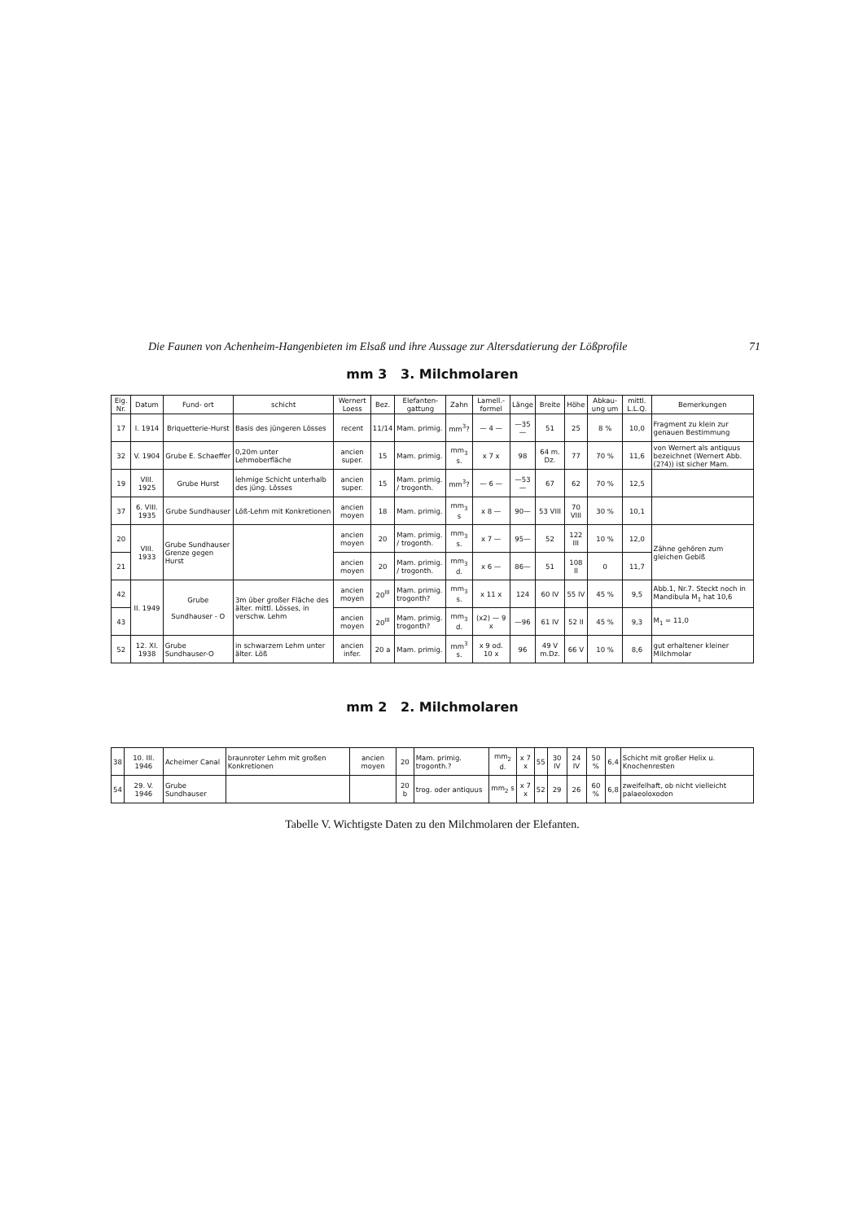Die Faunen von Achenheim-Hangenbieten im Elsaß und ihre Aussage zur Altersdatierung der Lößprofile 71
mm 3 3. Milchmolaren
| Eig. Nr. | Datum | Fund- ort | schicht | Wernert Loess | Bez. | Elefanten- gattung | Zahn | Lamell.- formel | Länge | Breite | Höhe | Abkau- ung um | mittl. L.L.Q. | Bemerkungen |
| --- | --- | --- | --- | --- | --- | --- | --- | --- | --- | --- | --- | --- | --- | --- |
| 17 | I. 1914 | Briquetterie-Hurst | Basis des jüngeren Lösses | recent | 11/14 | Mam. primig. | mm<sup>3</sup>? | — 4 — | —35— | 51 | 25 | 8 % | 10,0 | Fragment zu klein zur genauen Bestimmung |
| 32 | V. 1904 | Grube E. Schaeffer | 0,20m unter Lehmoberfläche | ancien super. | 15 | Mam. primig. | mm<sub>3</sub> s. | x 7 x | 98 | 64 m. Dz. | 77 | 70 % | 11,6 | von Wernert als antiquus bezeichnet (Wernert Abb.(2?4)) ist sicher Mam. |
| 19 | VIII. 1925 | Grube Hurst | lehmige Schicht unterhalb des jüng. Lösses | ancien super. | 15 | Mam. primig. / trogonth. | mm<sup>3</sup>? | — 6 — | —53— | 67 | 62 | 70 % | 12,5 | |
| 37 | 6. VIII. 1935 | Grube Sundhauser | Löß-Lehm mit Konkretionen | ancien moyen | 18 | Mam. primig. | mm<sub>3</sub> s | x 8 — | 90— | 53 VIII | 70 VIII | 30 % | 10,1 | |
| 20 | VIII. 1933 | Grube Sundhauser Grenze gegen Hurst | | ancien moyen | 20 | Mam. primig. / trogonth. | mm<sub>3</sub> s. | x 7 — | 95— | 52 | 122 III | 10 % | 12,0 | Zähne gehören zum gleichen Gebiß |
| 21 | | | | ancien moyen | 20 | Mam. primig. / trogonth. | mm<sub>3</sub> d. | x 6 — | 86— | 51 | 108 II | 0 | 11,7 | |
| 42 | II. 1949 | Grube Sundhauser - O | 3m über großer Fläche des älter. mittl. Lösses, in verschw. Lehm | ancien moyen | 20<sup>III</sup> | Mam. primig. trogonth? | mm<sub>3</sub> s. | x 11 x | 124 | 60 IV | 55 IV | 45 % | 9,5 | Abb.1, Nr.7. Steckt noch in Mandibula M<sub>1</sub> hat 10,6 |
| 43 | | | | ancien moyen | 20<sup>III</sup> | Mam. primig. trogonth? | mm<sub>3</sub> d. | (x2) — 9 x | —96 | 61 IV | 52 II | 45 % | 9,3 | M<sub>1</sub> = 11,0 |
| 52 | 12. XI. 1938 | Grube Sundhauser-O | in schwarzem Lehm unter älter. Löß | ancien infer. | 20 a | Mam. primig. | mm<sup>3</sup> s. | x 9 od. 10 x | 96 | 49 V m.Dz. | 66 V | 10 % | 8,6 | gut erhaltener kleiner Milchmolar |
mm 2 2. Milchmolaren
| 38 | 10. III. 1946 | Acheimer Canal | braunroter Lehm mit großen Konkretionen | ancien moyen | 20 | Mam. primig. trogonth.? | mm<sub>2</sub> d. | x 7 x | 55 | 30 IV | 24 IV | 50 % | 6,4 | Schicht mit großer Helix u. Knochenresten |
| 54 | 29. V. 1946 | Grube Sundhauser | | | 20 b | trog. oder antiquus | mm<sub>2</sub> s | x 7 x | 52 | 29 | 26 | 60 % | 6,8 | zweifelhaft, ob nicht vielleicht palaeoloxodon |
Tabelle V. Wichtigste Daten zu den Milchmolaren der Elefanten.